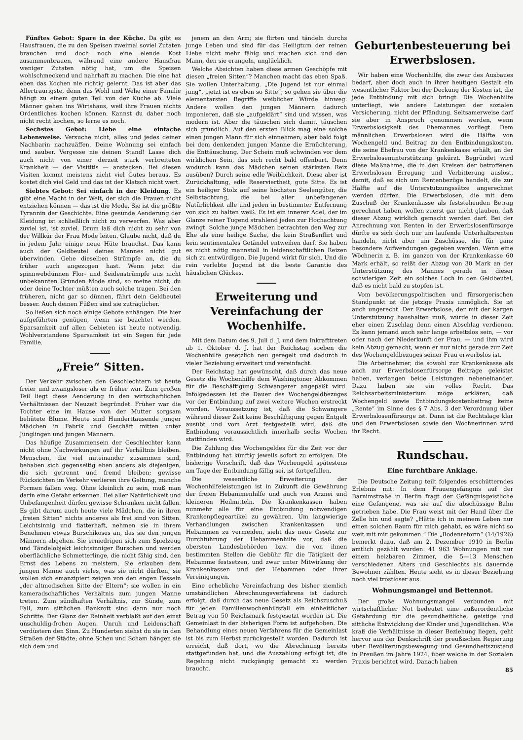Fünftes Gebot: Spare in der Küche. Da gibt es Hausfrauen, die zu den Speisen zweimal soviel Zutaten brauchen und doch noch eine elende Kost zusammenbrauen, während eine andere Hausfrau weniger Zutaten nötig hat, um die Speisen wohlschmeckend und nahrhaft zu machen. Die eine hat eben das Kochen nie richtig gelernt. Das ist aber das Allertraurigste, denn das Wohl und Wehe einer Familie hängt zu einem guten Teil von der Küche ab. Viele Männer gehen ins Wirtshaus, weil ihre Frauen nichts Ordentliches kochen können. Kannst du daher noch nicht recht kochen, so lerne es noch.
Sechstes Gebot: Liebe eine einfache Lebensweise. Versuche nicht, alles und jedes deiner Nachbarin nachzuäffen. Deine Wohnung sei einfach und sauber. Vergesse nie deinen Stand! Lasse dich auch nicht von einer derzeit stark verbreiteten Krankheit — der Visititis — anstecken. Bei diesen Visiten kommt meistens nicht viel Gutes heraus. Es kostet dich viel Geld und das ist der Klatsch nicht wert.
Siebtes Gebot: Sei einfach in der Kleidung. Es gibt eine Macht in der Welt, der sich die Frauen nicht entziehen können — das ist die Mode. Sie ist die größte Tyrannin der Geschichte. Eine gesunde Aenderung der Kleidung ist schließlich nicht zu verwerfen. Was aber zuviel ist, ist zuviel. Drum laß dich nicht zu sehr von der Willkür der Frau Mode leiten. Glaube nicht, daß du in jedem Jahr einige neue Hüte brauchst. Das kann auch der Geldbeutel deines Mannes nicht gut überwinden. Gehe dieselben Strümpfe an, die du früher auch angezogen hast. Wenn jetzt die spinnwebdünnen Flor- und Seidenstrümpfe aus nicht unbekannten Gründen Mode sind, so meine nicht, du oder deine Tochter müßten auch solche tragen. Bei den früheren, nicht gar so dünnen, fährt dein Geldbeutel besser. Auch deinen Füßen sind sie zuträglicher.
So ließen sich noch einige Gebote anhängen. Die hier aufgeführten genügen, wenn sie beachtet werden. Sparsamkeit auf allen Gebieten ist heute notwendig. Wohlverstandene Sparsamkeit ist ein Segen für jede Familie.
„Freie“ Sitten.
Der Verkehr zwischen den Geschlechtern ist heute freier und zwangsloser als er früher war. Zum großen Teil liegt diese Aenderung in den wirtschaftlichen Verhältnissen der Neuzeit begründet. Früher war die Tochter eine im Hause von der Mutter sorgsam behütete Blume. Heute sind Hunderttausende junger Mädchen in Fabrik und Geschäft mitten unter Jünglingen und jungen Männern.
Das häufige Zusammensein der Geschlechter kann nicht ohne Nachwirkungen auf ihr Verhältnis bleiben. Menschen, die viel miteinander zusammen sind, behaben sich gegenseitig eben anders als diejenigen, die sich getrennt und fremd bleiben; gewisse Rücksichten im Verkehr verlieren ihre Geltung, manche Formen fallen weg. Ohne kleinlich zu sein, muß man darin eine Gefahr erkennen. Bei aller Natürlichkeit und Unbefangenheit dürfen gewisse Schranken nicht fallen. Es gibt darum auch heute viele Mädchen, die in ihren „freien Sitten“ nichts anderes als frei sind von Sitten. Leichtsinnig und flatterhaft, nehmen sie in ihrem Benehmen etwas Burschikoses an, das sie den jungen Männern abgehen. Sie erniedrigen sich zum Spielzeug und Tändelobjekt leichtsinniger Burschen und werden oberflächliche Schmetterlinge, die nicht fähig sind, den Ernst des Lebens zu meistern. Sie erlauben dem jungen Manne auch vieles, was sie nicht dürften, sie wollen sich emanzipiert zeigen von den engen Fesseln „der altmodischen Sitte der Eltern“; sie wollen in ein kameradschaftliches Verhältnis zum jungen Manne treten. Zum sündhaften Verhältnis, zur Sünde, zum Fall, zum sittlichen Bankrott sind dann nur noch Schritte. Der Glanz der Reinheit verblaßt auf den einst unschuldig-frohen Augen. Unruh und Leidenschaft verdüstern den Sinn. Zu Hunderten siehst du sie in den Straßen der Städte; ohne Scheu und Scham hängen sie sich dem und
jenem an den Arm; sie flirten und tändeln durchs junge Leben und sind für das Heiligtum der reinen Liebe nicht mehr fähig und machen sich und den Mann, den sie erangeln, unglücklich.
Welche Absichten haben diese armen Geschöpfe mit diesen „freien Sitten“? Manchen macht das eben Spaß. Sie wollen Unterhaltung. „Die Jugend ist nur einmal jung“, „jetzt ist es eben so Sitte“; so gehen sie über die elementarsten Begriffe weiblicher Würde hinweg. Andere wollen den jungen Männern dadurch imponieren, daß sie „aufgeklärt“ sind und wissen, was modern ist. Aber die täuschen sich damit, täuschen sich gründlich. Auf den ersten Blick mag eine solche einen jungen Mann für sich einnehmen; aber bald folgt bei dem denkenden jungen Manne die Ernüchterung, die Enttäuschung. Der Schein muß schwinden vor dem wirklichen Sein, das sich recht bald offenbart. Denn wodurch kann das Mädchen seinen stärksten Reiz ausüben? Durch seine edle Weiblichkeit. Diese aber ist Zurückhaltung, edle Reserviertheit, gute Sitte. Es ist ein heiliger Stolz auf seine höchsten Seelengüter, die Selbstachtung, die bei aller unbefangenen Natürlichkeit alle und jeden in bestimmter Entfernung von sich zu halten weiß. Es ist ein innerer Adel, der im Glanze reiner Tugend strahlend jeden zur Hochachtung zwingt. Solche junge Mädchen betrachten den Weg zur Ehe als eine heilige Sache, die kein Straßenflirt und kein sentimentales Getändel entweihen darf. Sie haben es nicht nötig mannstoll in leidenschaftlichen Reizen sich zu entwürdigen. Die Jugend wirkt für sich. Und die rein verlebte Jugend ist die beste Garantie des häuslichen Glückes.
Erweiterung und Vereinfachung der Wochenhilfe.
Mit dem Datum des 9. Juli d. J. und dem Inkrafttreten ab 1. Oktober d. J. hat der Reichstag soeben die Wochenhilfe gesetzlich neu geregelt und dadurch in vieler Beziehung erweitert und vereinfacht.
Der Reichstag hat gewünscht, daß durch das neue Gesetz die Wochenhilfe dem Washingtoner Abkommen für die Beschäftigung Schwangerer angepaßt wird. Infolgedessen ist die Dauer des Wochengeldbezuges vor der Entbindung auf zwei weitere Wochen erstreckt worden. Voraussetzung ist, daß die Schwangere während dieser Zeit keine Beschäftigung gegen Entgelt ausübt und vom Arzt festgestellt wird, daß die Entbindung voraussichtlich innerhalb sechs Wochen stattfinden wird.
Die Zahlung des Wochengeldes für die Zeit vor der Entbindung hat künftig jeweils sofort zu erfolgen. Die bisherige Vorschrift, daß das Wochengeld spätestens am Tage der Entbindung fällig sei, ist fortgefallen.
Die wesentliche Erweiterung der Wochenhilfeleistungen ist in Zukunft die Gewährung der freien Hebammenhilfe und auch von Arznei und kleineren Heilmitteln. Die Krankenkassen haben nunmehr alle für eine Entbindung notwendigen Krankenpflegeartikel zu gewähren. Um langwierige Verhandlungen zwischen Krankenkassen und Hebammen zu vermeiden, sieht das neue Gesetz zur Durchführung der Hebammenhilfe vor, daß die obersten Landesbehörden bzw. die von ihnen bestimmten Stellen die Gebühr für die Tätigkeit der Hebamme festsetzen, und zwar unter Mitwirkung der Krankenkassen und der Hebammen oder ihrer Vereinigungen.
Eine erhebliche Vereinfachung des bisher ziemlich umständlichen Abrechnungsverfahrens ist dadurch erfolgt, daß durch das neue Gesetz als Reichszuschuß für jeden Familienwochenhilfsfall ein einheitlicher Betrag von 50 Reichsmark festgesetzt worden ist. Die Gemeinlast in der bisherigen Form ist aufgehoben. Die Behandlung eines neuen Verfahrens für die Gemeinlast ist bis zum Herbst zurückgestellt worden. Dadurch ist erreicht, daß dort, wo die Abrechnung bereits stattgefunden hat, und die Auszahlung erfolgt ist, die Regelung nicht rückgängig gemacht zu werden braucht.
Geburtenbesteuerung bei Erwerbslosen.
Wir haben eine Wochenhilfe, die zwar des Ausbaues bedarf, aber doch auch in ihrer heutigen Gestalt ein wesentlicher Faktor bei der Deckung der Kosten ist, die jede Entbindung mit sich bringt. Die Wochenhilfe unterliegt, wie andere Leistungen der sozialen Versicherung, nicht der Pfändung. Seltsamerweise darf sie aber in Anspruch genommen werden, wenn Erwerbslosigkeit des Ehemannes vorliegt. Dem männlichen Erwerbslosen wird die Hälfte von Wochengeld und Beitrag zu den Entbindungskosten, die seine Ehefrau von der Krankenkasse erhält, an der Erwerbslosenunterstützung gekürzt. Begründet wird diese Maßnahme, die in den Kreisen der betroffenen Erwerbslosen Erregung und Verbitterung auslöst, damit, daß es sich um Rentenbezüge handelt, die zur Hälfte auf die Unterstützungssätze angerechnet werden dürfen. Die Erwerbslosen, die mit dem Zuschuß der Krankenkasse als feststehenden Betrag gerechnet haben, wollen zuerst gar nicht glauben, daß dieser Abzug wirklich gemacht werden darf. Bei der Anrechnung von Renten in der Erwerbslosenfürsorge dürfte es sich doch nur um laufende Unterhaltsrenten handeln, nicht aber um Zuschüsse, die für ganz besondere Aufwendungen gegeben werden. Wenn eine Wöchnerin z. B. im ganzen von der Krankenkasse 60 Mark erhält, so reißt der Abzug von 30 Mark an der Unterstützung des Mannes gerade in dieser schwierigen Zeit ein solches Loch in den Geldbeutel, daß es nicht bald zu stopfen ist.
Vom bevölkerungspolitischen und fürsorgerischen Standpunkt ist die jetzige Praxis unmöglich. Sie ist auch ungerecht. Der Erwerbslose, der mit der kargen Unterstützung haushalten muß, würde in dieser Zeit eher einen Zuschlag denn einen Abschlag verdienen. Es kann jemand auch sehr lange arbeitslos sein, — vor oder nach der Niederkunft der Frau, — und ihm wird kein Abzug gemacht, wenn er nur nicht gerade zur Zeit des Wochengeldbezuges seiner Frau erwerbslos ist.
Die Arbeitnehmer, die sowohl zur Krankenkasse als auch zur Erwerbslosenfürsorge Beiträge geleistet haben, verlangen beide Leistungen nebeneinander. Dazu haben sie ein volles Recht. Das Reichsarbeitsministerium möge erklären, daß Wochengeld sowie Entbindungskostenbeitrag keine „Rente“ im Sinne des § 7 Abs. 3 der Verordnung über Erwerbslosenfürsorge ist. Dann ist die Rechtslage klar und den Erwerbslosen sowie den Wöchnerinnen wird ihr Recht.
Rundschau.
Eine furchtbare Anklage.
Die Deutsche Zeitung teilt folgendes erschütterndes Erlebnis mit: In dem Frauengefängnis auf der Barnimstraße in Berlin fragt der Gefängnisgeistliche eine Gefangene, was sie auf die abschüssige Bahn getrieben habe. Die Frau weist mit der Hand über die Zelle hin und sagte? „Hätte ich in meinem Leben nur einen solchen Raum für mich gehabt, es wäre nicht so weit mit mir gekommen.“ Die „Bodenreform“ (14/1926) bemerkt dazu, daß am 2. Dezember 1910 in Berlin amtlich gezählt wurden: 41 963 Wohnungen mit nur einem heizbaren Zimmer, die 5—13 Menschen verschiedenen Alters und Geschlechts als dauernde Bewohner zählten. Heute sieht es in dieser Beziehung noch viel trostloser aus.
Wohnungsmangel und Bettennot.
Der große Wohnungsmangel verbunden mit wirtschaftlicher Not bedeutet eine außerordentliche Gefährdung für die gesundheitliche, geistige und sittliche Entwicklung der Kinder und Jugendlichen. Wie kraß die Verhältnisse in dieser Beziehung liegen, geht hervor aus der Denkschrift der preußischen Regierung über Bevölkerungsbewegung und Gesundheitszustand in Preußen im Jahre 1924, über welche in der Sozialen Praxis berichtet wird. Danach haben
85